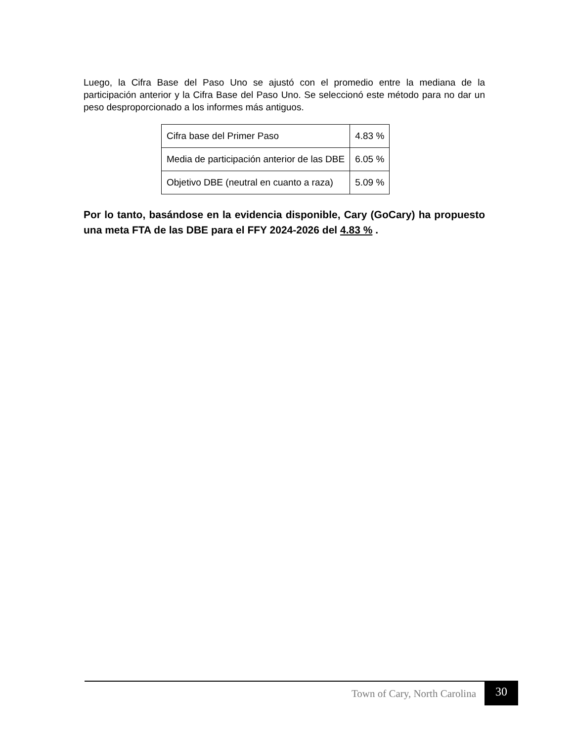Luego, la Cifra Base del Paso Uno se ajustó con el promedio entre la mediana de la participación anterior y la Cifra Base del Paso Uno. Se seleccionó este método para no dar un peso desproporcionado a los informes más antiguos.
| Cifra base del Primer Paso | 4.83 % |
| Media de participación anterior de las DBE | 6.05 % |
| Objetivo DBE (neutral en cuanto a raza) | 5.09 % |
Por lo tanto, basándose en la evidencia disponible, Cary (GoCary) ha propuesto una meta FTA de las DBE para el FFY 2024-2026 del 4.83 % .
Town of Cary, North Carolina 30